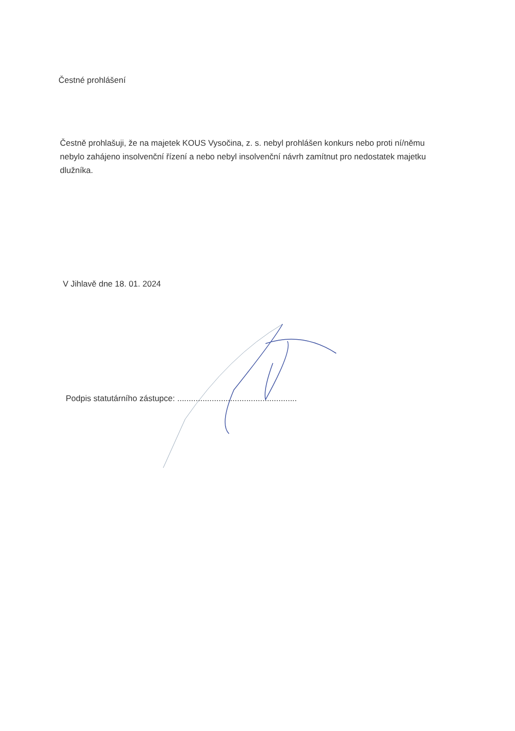Čestné prohlášení
Čestně prohlašuji, že na majetek KOUS Vysočina, z. s. nebyl prohlášen konkurs nebo proti ní/němu nebylo zahájeno insolvenční řízení a nebo nebyl insolvenční návrh zamítnut pro nedostatek majetku dlužníka.
V Jihlavě dne 18. 01. 2024
Podpis statutárního zástupce: ....................................................